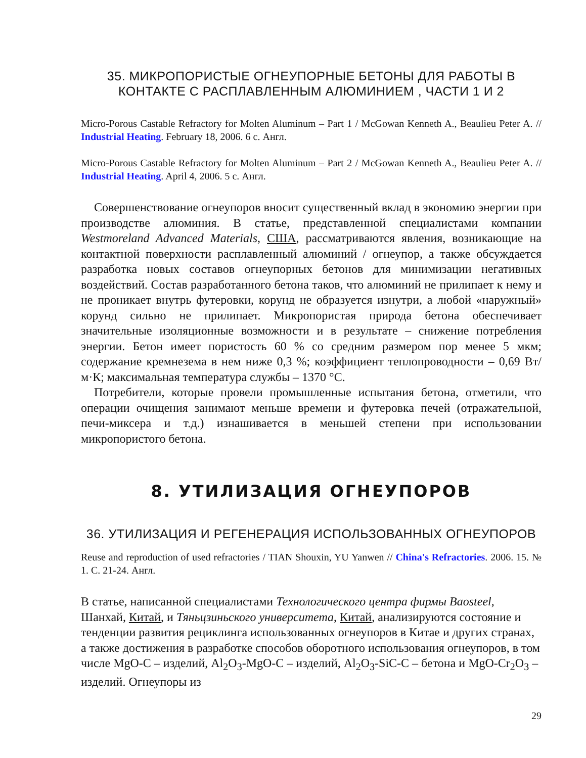35. МИКРОПОРИСТЫЕ ОГНЕУПОРНЫЕ БЕТОНЫ ДЛЯ РАБОТЫ В КОНТАКТЕ С РАСПЛАВЛЕННЫМ АЛЮМИНИЕМ , ЧАСТИ 1 И 2
Micro-Porous Castable Refractory for Molten Aluminum – Part 1 / McGowan Kenneth A., Beaulieu Peter A. // Industrial Heating. February 18, 2006. 6 с. Англ.
Micro-Porous Castable Refractory for Molten Aluminum – Part 2 / McGowan Kenneth A., Beaulieu Peter A. // Industrial Heating. April 4, 2006. 5 с. Англ.
Совершенствование огнеупоров вносит существенный вклад в экономию энергии при производстве алюминия. В статье, представленной специалистами компании Westmoreland Advanced Materials, США, рассматриваются явления, возникающие на контактной поверхности расплавленный алюминий / огнеупор, а также обсуждается разработка новых составов огнеупорных бетонов для минимизации негативных воздействий. Состав разработанного бетона таков, что алюминий не прилипает к нему и не проникает внутрь футеровки, корунд не образуется изнутри, а любой «наружный» корунд сильно не прилипает. Микропористая природа бетона обеспечивает значительные изоляционные возможности и в результате – снижение потребления энергии. Бетон имеет пористость 60 % со средним размером пор менее 5 мкм; содержание кремнезема в нем ниже 0,3 %; коэффициент теплопроводности – 0,69 Вт/м·К; максимальная температура службы – 1370 °С.
Потребители, которые провели промышленные испытания бетона, отметили, что операции очищения занимают меньше времени и футеровка печей (отражательной, печи-миксера и т.д.) изнашивается в меньшей степени при использовании микропористого бетона.
8. УТИЛИЗАЦИЯ ОГНЕУПОРОВ
36. УТИЛИЗАЦИЯ И РЕГЕНЕРАЦИЯ ИСПОЛЬЗОВАННЫХ ОГНЕУПОРОВ
Reuse and reproduction of used refractories / TIAN Shouxin, YU Yanwen // China's Refractories. 2006. 15. № 1. С. 21-24. Англ.
В статье, написанной специалистами Технологического центра фирмы Baosteel, Шанхай, Китай, и Тяньцзиньского университета, Китай, анализируются состояние и тенденции развития рециклинга использованных огнеупоров в Китае и других странах, а также достижения в разработке способов оборотного использования огнеупоров, в том числе MgO-C – изделий, Al<sub>2</sub>O<sub>3</sub>-MgO-C – изделий, Al<sub>2</sub>O<sub>3</sub>-SiC-C – бетона и MgO-Cr<sub>2</sub>O<sub>3</sub> – изделий. Огнеупоры из
29